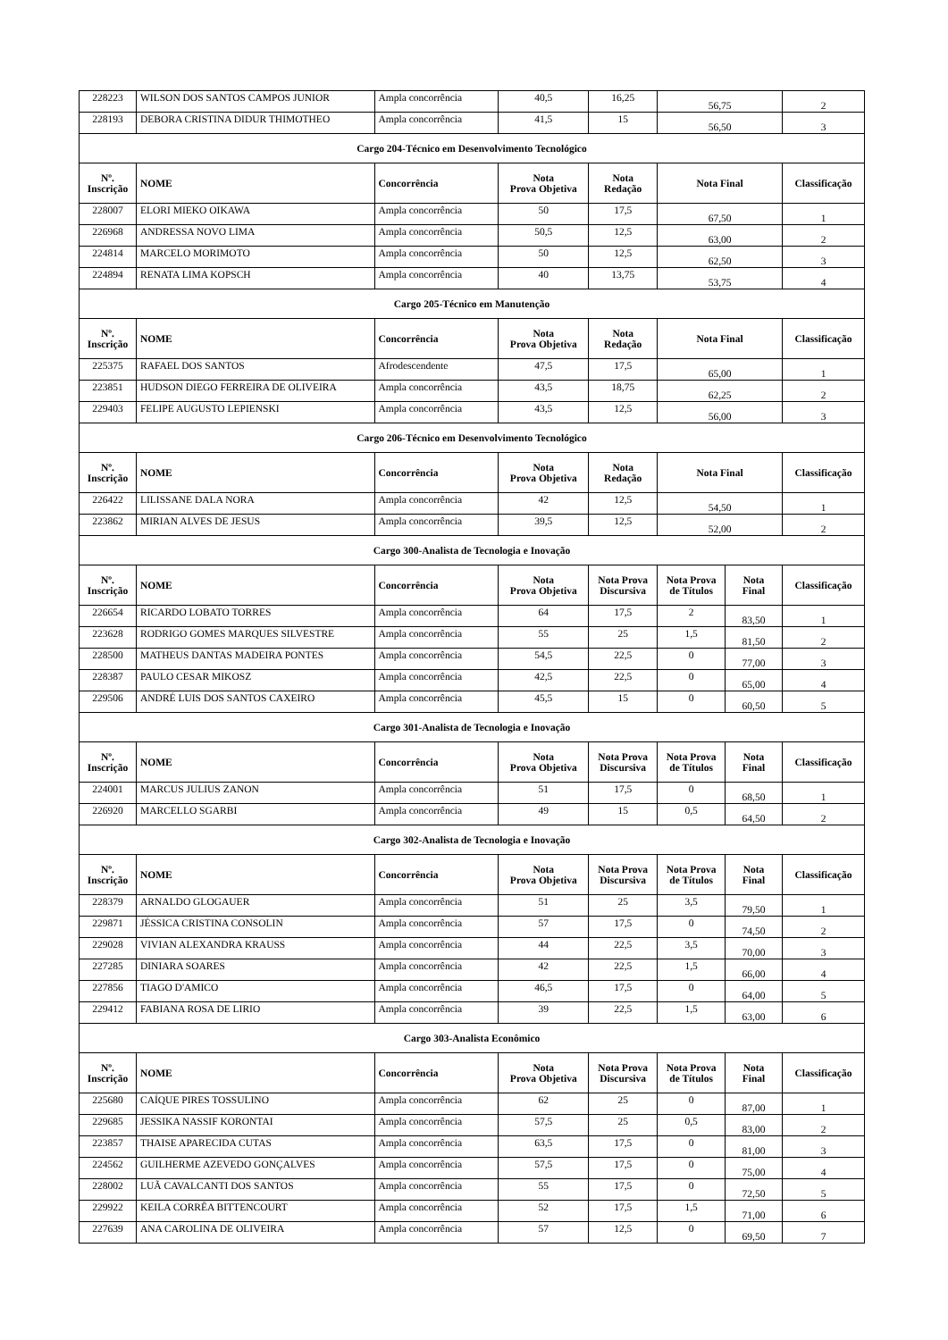| 228223 | WILSON DOS SANTOS CAMPOS JUNIOR | Ampla concorrência | 40,5 | 16,25 | 56,75 | | 2 |
| 228193 | DEBORA CRISTINA DIDUR THIMOTHEO | Ampla concorrência | 41,5 | 15 | 56,50 | | 3 |
| Cargo 204-Técnico em Desenvolvimento Tecnológico | | | | | | | |
| Nº. Inscrição | NOME | Concorrência | Nota Prova Objetiva | Nota Redação | Nota Final | | Classificação |
| 228007 | ELORI MIEKO OIKAWA | Ampla concorrência | 50 | 17,5 | 67,50 | | 1 |
| 226968 | ANDRESSA NOVO LIMA | Ampla concorrência | 50,5 | 12,5 | 63,00 | | 2 |
| 224814 | MARCELO MORIMOTO | Ampla concorrência | 50 | 12,5 | 62,50 | | 3 |
| 224894 | RENATA LIMA KOPSCH | Ampla concorrência | 40 | 13,75 | 53,75 | | 4 |
| Cargo 205-Técnico em Manutenção | | | | | | | |
| Nº. Inscrição | NOME | Concorrência | Nota Prova Objetiva | Nota Redação | Nota Final | | Classificação |
| 225375 | RAFAEL DOS SANTOS | Afrodescendente | 47,5 | 17,5 | 65,00 | | 1 |
| 223851 | HUDSON DIEGO FERREIRA DE OLIVEIRA | Ampla concorrência | 43,5 | 18,75 | 62,25 | | 2 |
| 229403 | FELIPE AUGUSTO LEPIENSKI | Ampla concorrência | 43,5 | 12,5 | 56,00 | | 3 |
| Cargo 206-Técnico em Desenvolvimento Tecnológico | | | | | | | |
| Nº. Inscrição | NOME | Concorrência | Nota Prova Objetiva | Nota Redação | Nota Final | | Classificação |
| 226422 | LILISSANE DALA NORA | Ampla concorrência | 42 | 12,5 | 54,50 | | 1 |
| 223862 | MIRIAN ALVES DE JESUS | Ampla concorrência | 39,5 | 12,5 | 52,00 | | 2 |
| Cargo 300-Analista de Tecnologia e Inovação | | | | | | | |
| Nº. Inscrição | NOME | Concorrência | Nota Prova Objetiva | Nota Prova Discursiva | Nota Prova de Títulos | Nota Final | Classificação |
| 226654 | RICARDO LOBATO TORRES | Ampla concorrência | 64 | 17,5 | 2 | 83,50 | 1 |
| 223628 | RODRIGO GOMES MARQUES SILVESTRE | Ampla concorrência | 55 | 25 | 1,5 | 81,50 | 2 |
| 228500 | MATHEUS DANTAS MADEIRA PONTES | Ampla concorrência | 54,5 | 22,5 | 0 | 77,00 | 3 |
| 228387 | PAULO CESAR MIKOSZ | Ampla concorrência | 42,5 | 22,5 | 0 | 65,00 | 4 |
| 229506 | ANDRÉ LUIS DOS SANTOS CAXEIRO | Ampla concorrência | 45,5 | 15 | 0 | 60,50 | 5 |
| Cargo 301-Analista de Tecnologia e Inovação | | | | | | | |
| Nº. Inscrição | NOME | Concorrência | Nota Prova Objetiva | Nota Prova Discursiva | Nota Prova de Títulos | Nota Final | Classificação |
| 224001 | MARCUS JULIUS ZANON | Ampla concorrência | 51 | 17,5 | 0 | 68,50 | 1 |
| 226920 | MARCELLO SGARBI | Ampla concorrência | 49 | 15 | 0,5 | 64,50 | 2 |
| Cargo 302-Analista de Tecnologia e Inovação | | | | | | | |
| Nº. Inscrição | NOME | Concorrência | Nota Prova Objetiva | Nota Prova Discursiva | Nota Prova de Títulos | Nota Final | Classificação |
| 228379 | ARNALDO GLOGAUER | Ampla concorrência | 51 | 25 | 3,5 | 79,50 | 1 |
| 229871 | JÉSSICA CRISTINA CONSOLIN | Ampla concorrência | 57 | 17,5 | 0 | 74,50 | 2 |
| 229028 | VIVIAN ALEXANDRA KRAUSS | Ampla concorrência | 44 | 22,5 | 3,5 | 70,00 | 3 |
| 227285 | DINIARA SOARES | Ampla concorrência | 42 | 22,5 | 1,5 | 66,00 | 4 |
| 227856 | TIAGO D'AMICO | Ampla concorrência | 46,5 | 17,5 | 0 | 64,00 | 5 |
| 229412 | FABIANA ROSA DE LIRIO | Ampla concorrência | 39 | 22,5 | 1,5 | 63,00 | 6 |
| Cargo 303-Analista Econômico | | | | | | | |
| Nº. Inscrição | NOME | Concorrência | Nota Prova Objetiva | Nota Prova Discursiva | Nota Prova de Títulos | Nota Final | Classificação |
| 225680 | CAÍQUE PIRES TOSSULINO | Ampla concorrência | 62 | 25 | 0 | 87,00 | 1 |
| 229685 | JESSIKA NASSIF KORONTAI | Ampla concorrência | 57,5 | 25 | 0,5 | 83,00 | 2 |
| 223857 | THAISE APARECIDA CUTAS | Ampla concorrência | 63,5 | 17,5 | 0 | 81,00 | 3 |
| 224562 | GUILHERME AZEVEDO GONÇALVES | Ampla concorrência | 57,5 | 17,5 | 0 | 75,00 | 4 |
| 228002 | LUÃ CAVALCANTI DOS SANTOS | Ampla concorrência | 55 | 17,5 | 0 | 72,50 | 5 |
| 229922 | KEILA CORRÊA BITTENCOURT | Ampla concorrência | 52 | 17,5 | 1,5 | 71,00 | 6 |
| 227639 | ANA CAROLINA DE OLIVEIRA | Ampla concorrência | 57 | 12,5 | 0 | 69,50 | 7 |